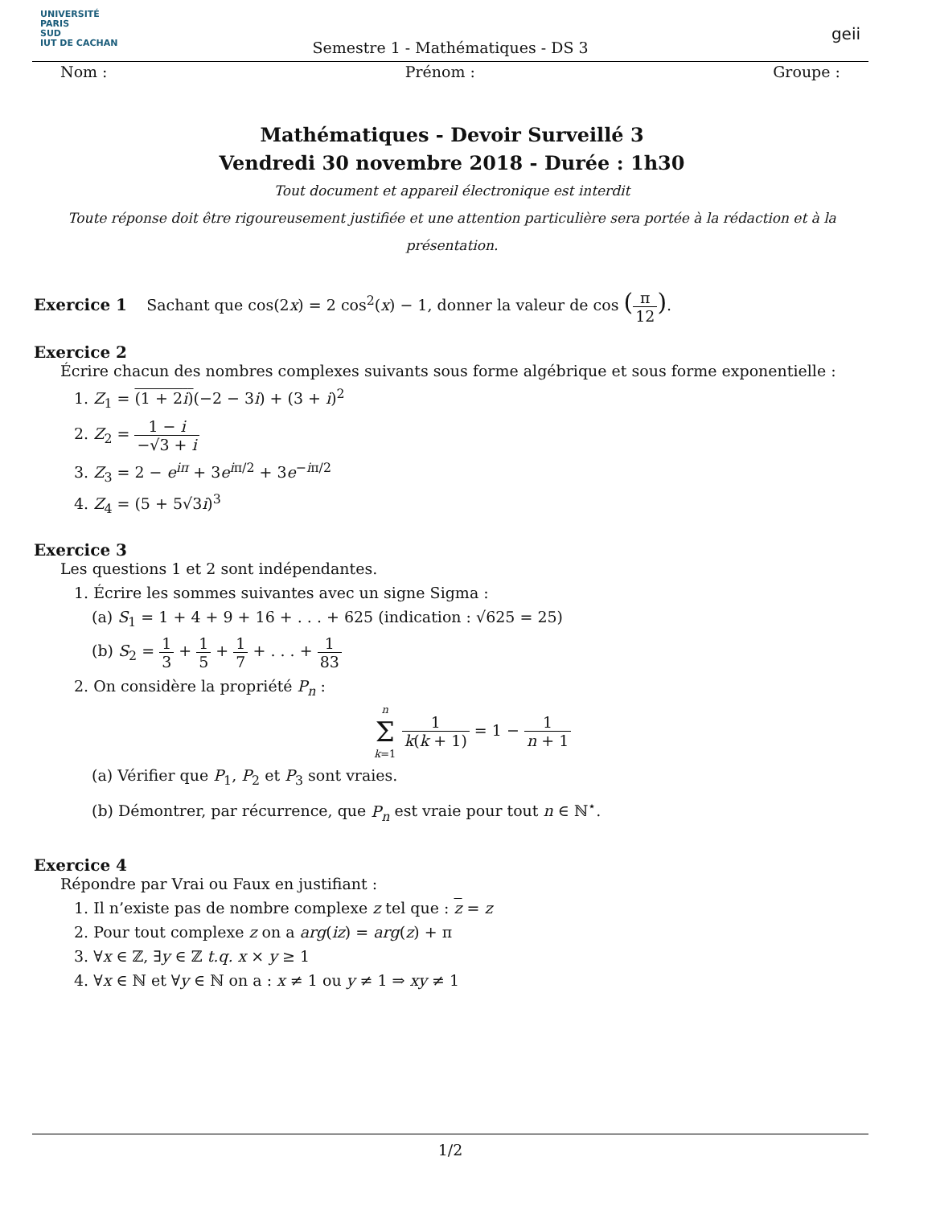UNIVERSITÉ
PARIS
SUD
IUT DE CACHAN
Semestre 1 - Mathématiques - DS 3
geii
Nom : Prénom : Groupe :
Mathématiques - Devoir Surveillé 3
Vendredi 30 novembre 2018 - Durée : 1h30
Tout document et appareil électronique est interdit
Toute réponse doit être rigoureusement justifiée et une attention particulière sera portée à la rédaction et à la présentation.
Exercice 1 Sachant que cos(2x) = 2 cos<sup>2</sup>(x) − 1, donner la valeur de cos (π 12).
Exercice 2
Écrire chacun des nombres complexes suivants sous forme algébrique et sous forme exponentielle :
1. Z<sub>1</sub> = (1 + 2i)(−2 − 3i) + (3 + i)<sup>2</sup>
2. Z<sub>2</sub> = 1 − i −√3 + i
3. Z<sub>3</sub> = 2 − e<sup>iπ</sup> + 3e<sup>iπ/2</sup> + 3e<sup>−iπ/2</sup>
4. Z<sub>4</sub> = (5 + 5√3i)<sup>3</sup>
Exercice 3
Les questions 1 et 2 sont indépendantes.
1. Écrire les sommes suivantes avec un signe Sigma :
(a) S<sub>1</sub> = 1 + 4 + 9 + 16 + . . . + 625 (indication : √625 = 25)
(b) S<sub>2</sub> = 1 3 + 1 5 + 1 7 + . . . + 1 83
2. On considère la propriété P<sub>n</sub> :
n
Σk=1 1 k(k + 1) = 1 − 1 n + 1
(a) Vérifier que P<sub>1</sub>, P<sub>2</sub> et P<sub>3</sub> sont vraies.
(b) Démontrer, par récurrence, que P<sub>n</sub> est vraie pour tout n ∈ ℕ<sup>⋆</sup>.
Exercice 4
Répondre par Vrai ou Faux en justifiant :
1. Il n’existe pas de nombre complexe z tel que : z = z
2. Pour tout complexe z on a arg(iz) = arg(z) + π
3. ∀x ∈ ℤ, ∃y ∈ ℤ t.q. x × y ≥ 1
4. ∀x ∈ ℕ et ∀y ∈ ℕ on a : x ≠ 1 ou y ≠ 1 ⇒ xy ≠ 1
1/2